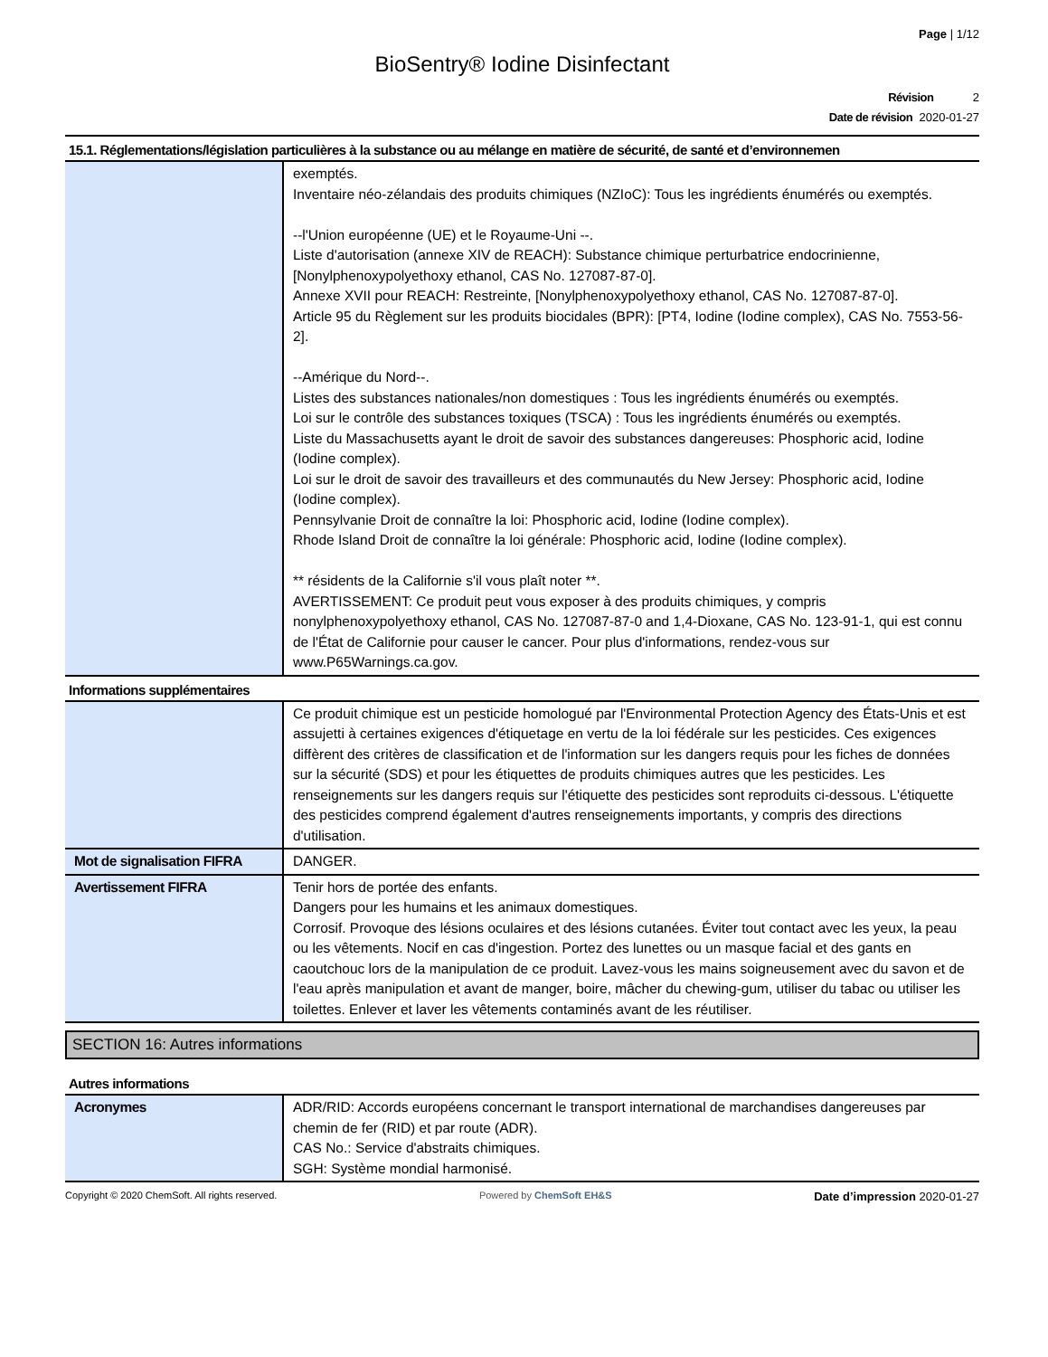Page | 1/12
BioSentry® Iodine Disinfectant
Révision 2
Date de révision 2020-01-27
15.1. Réglementations/législation particulières à la substance ou au mélange en matière de sécurité, de santé et d’environnemen
| | exemptés. Inventaire néo-zélandais des produits chimiques (NZIoC): Tous les ingrédients énumérés ou exemptés. --l'Union européenne (UE) et le Royaume-Uni --. Liste d'autorisation (annexe XIV de REACH): Substance chimique perturbatrice endocrinienne, [Nonylphenoxypolyethoxy ethanol, CAS No. 127087-87-0]. Annexe XVII pour REACH: Restreinte, [Nonylphenoxypolyethoxy ethanol, CAS No. 127087-87-0]. Article 95 du Règlement sur les produits biocidales (BPR): [PT4, Iodine (Iodine complex), CAS No. 7553-56-2]. --Amérique du Nord--. Listes des substances nationales/non domestiques : Tous les ingrédients énumérés ou exemptés. Loi sur le contrôle des substances toxiques (TSCA) : Tous les ingrédients énumérés ou exemptés. Liste du Massachusetts ayant le droit de savoir des substances dangereuses: Phosphoric acid, Iodine (Iodine complex). Loi sur le droit de savoir des travailleurs et des communautés du New Jersey: Phosphoric acid, Iodine (Iodine complex). Pennsylvanie Droit de connaître la loi: Phosphoric acid, Iodine (Iodine complex). Rhode Island Droit de connaître la loi générale: Phosphoric acid, Iodine (Iodine complex). ** résidents de la Californie s'il vous plaît noter **. AVERTISSEMENT: Ce produit peut vous exposer à des produits chimiques, y compris nonylphenoxypolyethoxy ethanol, CAS No. 127087-87-0 and 1,4-Dioxane, CAS No. 123-91-1, qui est connu de l'État de Californie pour causer le cancer. Pour plus d'informations, rendez-vous sur www.P65Warnings.ca.gov. |
Informations supplémentaires
| | Ce produit chimique est un pesticide homologué par l'Environmental Protection Agency des États-Unis et est assujetti à certaines exigences d'étiquetage en vertu de la loi fédérale sur les pesticides. Ces exigences diffèrent des critères de classification et de l'information sur les dangers requis pour les fiches de données sur la sécurité (SDS) et pour les étiquettes de produits chimiques autres que les pesticides. Les renseignements sur les dangers requis sur l'étiquette des pesticides sont reproduits ci-dessous. L'étiquette des pesticides comprend également d'autres renseignements importants, y compris des directions d'utilisation. |
| Mot de signalisation FIFRA | DANGER. |
| Avertissement FIFRA | Tenir hors de portée des enfants. Dangers pour les humains et les animaux domestiques. Corrosif. Provoque des lésions oculaires et des lésions cutanées. Éviter tout contact avec les yeux, la peau ou les vêtements. Nocif en cas d'ingestion. Portez des lunettes ou un masque facial et des gants en caoutchouc lors de la manipulation de ce produit. Lavez-vous les mains soigneusement avec du savon et de l'eau après manipulation et avant de manger, boire, mâcher du chewing-gum, utiliser du tabac ou utiliser les toilettes. Enlever et laver les vêtements contaminés avant de les réutiliser. |
SECTION 16: Autres informations
Autres informations
| Acronymes | ADR/RID: Accords européens concernant le transport international de marchandises dangereuses par chemin de fer (RID) et par route (ADR). CAS No.: Service d'abstraits chimiques. SGH: Système mondial harmonisé. |
Copyright © 2020 ChemSoft. All rights reserved. Powered by ChemSoft EH&S Date d’impression 2020-01-27